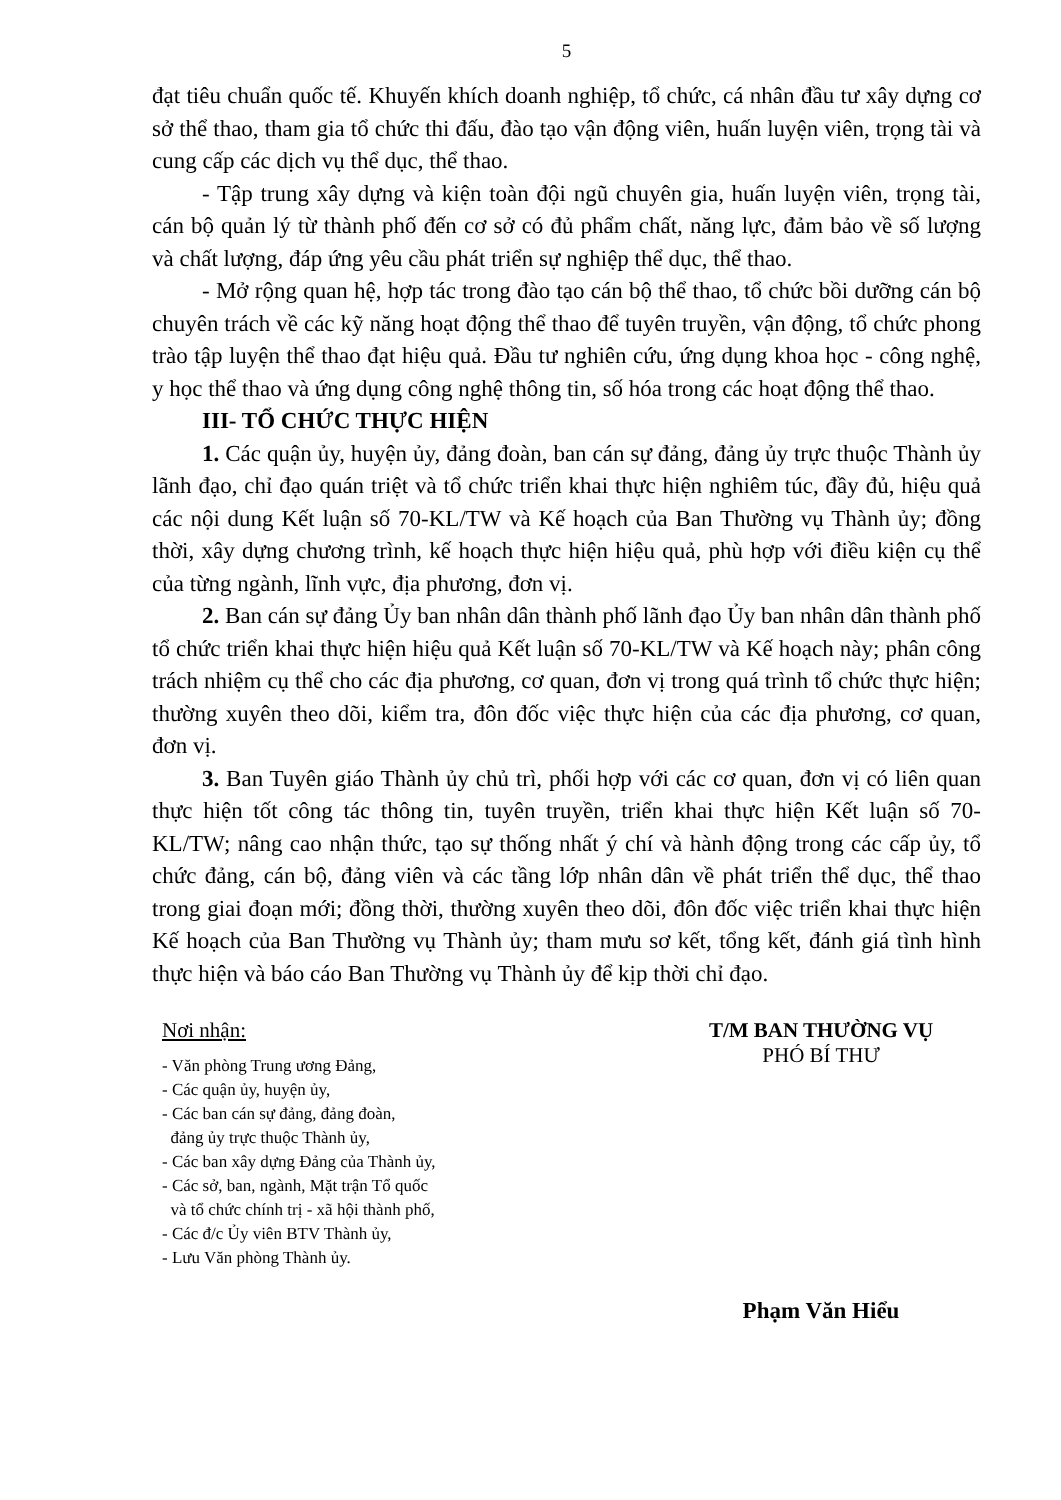5
đạt tiêu chuẩn quốc tế. Khuyến khích doanh nghiệp, tổ chức, cá nhân đầu tư xây dựng cơ sở thể thao, tham gia tổ chức thi đấu, đào tạo vận động viên, huấn luyện viên, trọng tài và cung cấp các dịch vụ thể dục, thể thao.
- Tập trung xây dựng và kiện toàn đội ngũ chuyên gia, huấn luyện viên, trọng tài, cán bộ quản lý từ thành phố đến cơ sở có đủ phẩm chất, năng lực, đảm bảo về số lượng và chất lượng, đáp ứng yêu cầu phát triển sự nghiệp thể dục, thể thao.
- Mở rộng quan hệ, hợp tác trong đào tạo cán bộ thể thao, tổ chức bồi dưỡng cán bộ chuyên trách về các kỹ năng hoạt động thể thao để tuyên truyền, vận động, tổ chức phong trào tập luyện thể thao đạt hiệu quả. Đầu tư nghiên cứu, ứng dụng khoa học - công nghệ, y học thể thao và ứng dụng công nghệ thông tin, số hóa trong các hoạt động thể thao.
III- TỔ CHỨC THỰC HIỆN
1. Các quận ủy, huyện ủy, đảng đoàn, ban cán sự đảng, đảng ủy trực thuộc Thành ủy lãnh đạo, chỉ đạo quán triệt và tổ chức triển khai thực hiện nghiêm túc, đầy đủ, hiệu quả các nội dung Kết luận số 70-KL/TW và Kế hoạch của Ban Thường vụ Thành ủy; đồng thời, xây dựng chương trình, kế hoạch thực hiện hiệu quả, phù hợp với điều kiện cụ thể của từng ngành, lĩnh vực, địa phương, đơn vị.
2. Ban cán sự đảng Ủy ban nhân dân thành phố lãnh đạo Ủy ban nhân dân thành phố tổ chức triển khai thực hiện hiệu quả Kết luận số 70-KL/TW và Kế hoạch này; phân công trách nhiệm cụ thể cho các địa phương, cơ quan, đơn vị trong quá trình tổ chức thực hiện; thường xuyên theo dõi, kiểm tra, đôn đốc việc thực hiện của các địa phương, cơ quan, đơn vị.
3. Ban Tuyên giáo Thành ủy chủ trì, phối hợp với các cơ quan, đơn vị có liên quan thực hiện tốt công tác thông tin, tuyên truyền, triển khai thực hiện Kết luận số 70-KL/TW; nâng cao nhận thức, tạo sự thống nhất ý chí và hành động trong các cấp ủy, tổ chức đảng, cán bộ, đảng viên và các tầng lớp nhân dân về phát triển thể dục, thể thao trong giai đoạn mới; đồng thời, thường xuyên theo dõi, đôn đốc việc triển khai thực hiện Kế hoạch của Ban Thường vụ Thành ủy; tham mưu sơ kết, tổng kết, đánh giá tình hình thực hiện và báo cáo Ban Thường vụ Thành ủy để kịp thời chỉ đạo.
Nơi nhận:
- Văn phòng Trung ương Đảng,
- Các quận ủy, huyện ủy,
- Các ban cán sự đảng, đảng đoàn,
đảng ủy trực thuộc Thành ủy,
- Các ban xây dựng Đảng của Thành ủy,
- Các sở, ban, ngành, Mặt trận Tổ quốc
và tổ chức chính trị - xã hội thành phố,
- Các đ/c Ủy viên BTV Thành ủy,
- Lưu Văn phòng Thành ủy.
T/M BAN THƯỜNG VỤ
PHÓ BÍ THƯ
Phạm Văn Hiểu